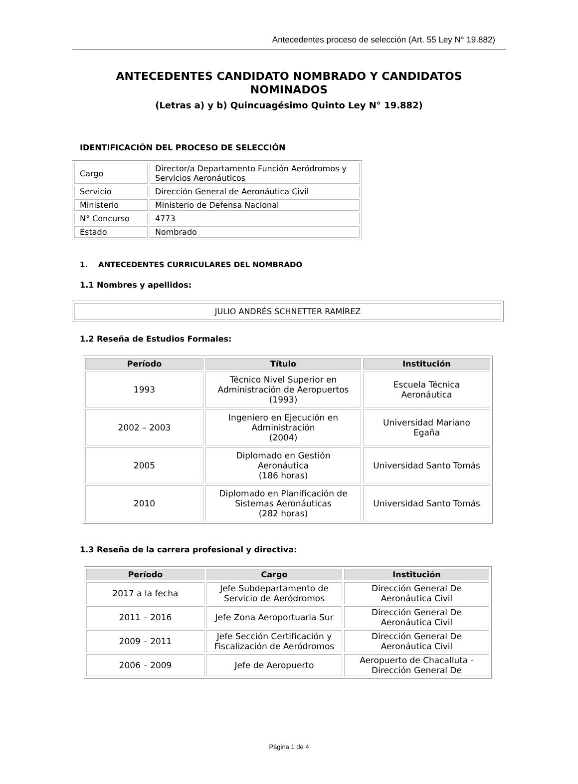Antecedentes proceso de selección (Art. 55 Ley N° 19.882)
ANTECEDENTES CANDIDATO NOMBRADO Y CANDIDATOS
NOMINADOS
(Letras a) y b) Quincuagésimo Quinto Ley N° 19.882)
IDENTIFICACIÓN DEL PROCESO DE SELECCIÓN
| Cargo | Director/a Departamento Función Aeródromos y Servicios Aeronáuticos |
| Servicio | Dirección General de Aeronáutica Civil |
| Ministerio | Ministerio de Defensa Nacional |
| N° Concurso | 4773 |
| Estado | Nombrado |
1. ANTECEDENTES CURRICULARES DEL NOMBRADO
1.1 Nombres y apellidos:
| JULIO ANDRÉS SCHNETTER RAMÍREZ |
1.2 Reseña de Estudios Formales:
| Período | Título | Institución |
| --- | --- | --- |
| 1993 | Técnico Nivel Superior en Administración de Aeropuertos (1993) | Escuela Técnica Aeronáutica |
| 2002 – 2003 | Ingeniero en Ejecución en Administración (2004) | Universidad Mariano Egaña |
| 2005 | Diplomado en Gestión Aeronáutica (186 horas) | Universidad Santo Tomás |
| 2010 | Diplomado en Planificación de Sistemas Aeronáuticas (282 horas) | Universidad Santo Tomás |
1.3 Reseña de la carrera profesional y directiva:
| Período | Cargo | Institución |
| --- | --- | --- |
| 2017 a la fecha | Jefe Subdepartamento de Servicio de Aeródromos | Dirección General De Aeronáutica Civil |
| 2011 – 2016 | Jefe Zona Aeroportuaria Sur | Dirección General De Aeronáutica Civil |
| 2009 – 2011 | Jefe Sección Certificación y Fiscalización de Aeródromos | Dirección General De Aeronáutica Civil |
| 2006 – 2009 | Jefe de Aeropuerto | Aeropuerto de Chacalluta - Dirección General De |
Página 1 de 4